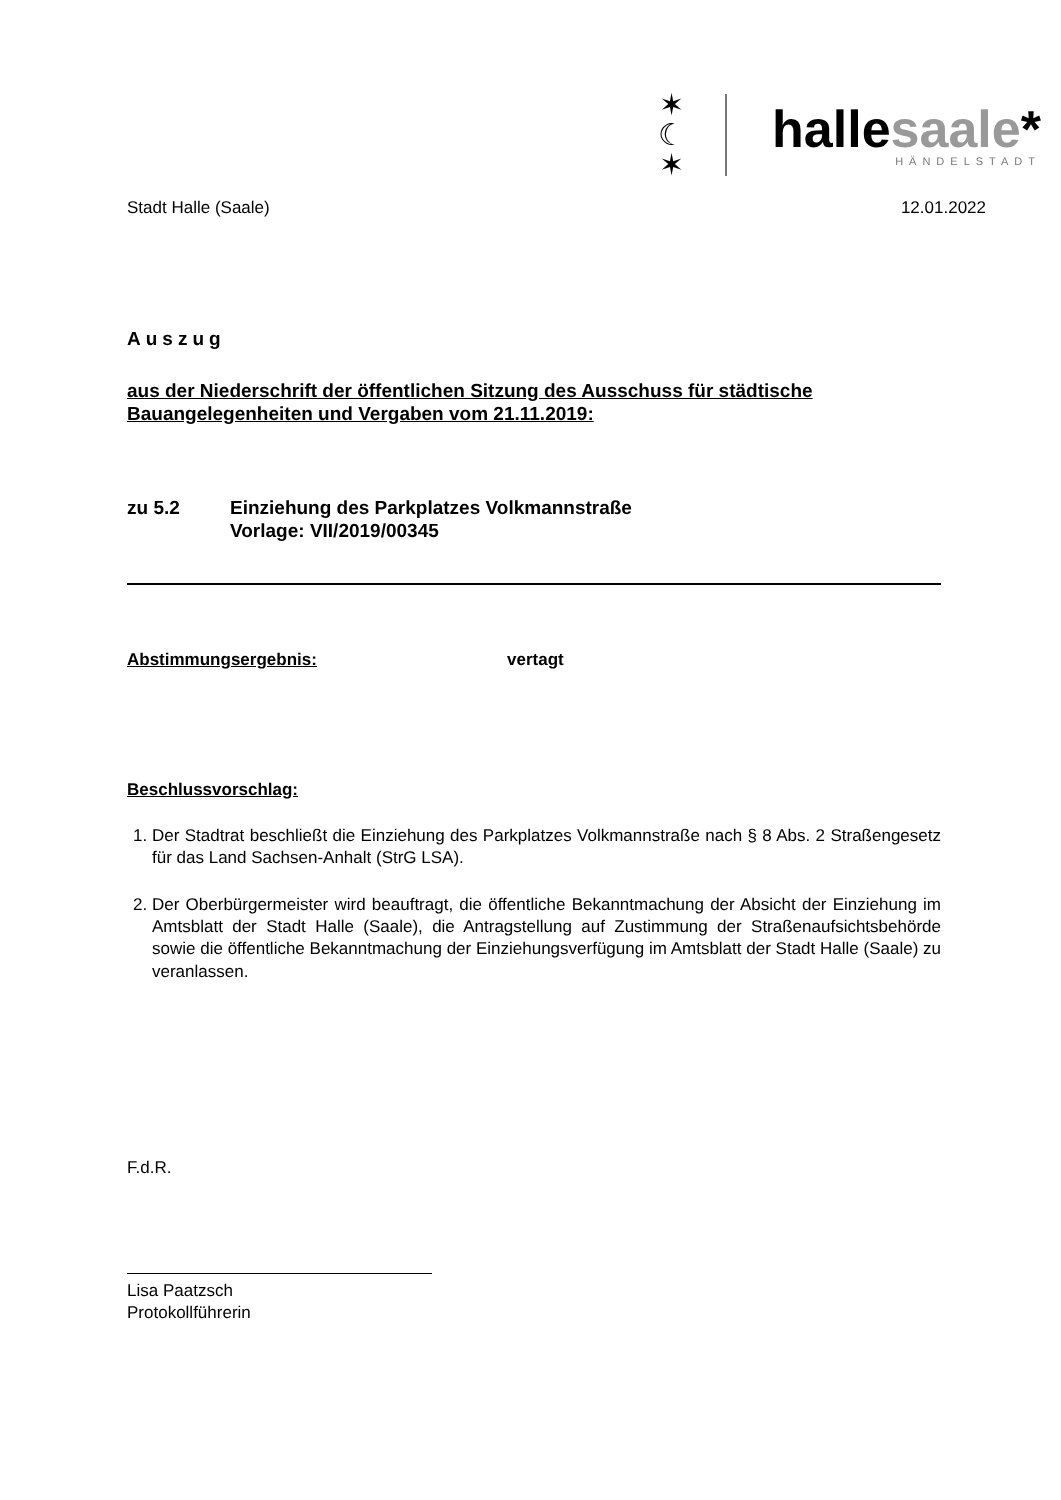✶
☾
✶
hallesaale*
HÄNDELSTADT
Stadt Halle (Saale) 12.01.2022
Auszug
aus der Niederschrift der öffentlichen Sitzung des Ausschuss für städtische Bauangelegenheiten und Vergaben vom 21.11.2019:
zu 5.2 Einziehung des Parkplatzes Volkmannstraße
Vorlage: VII/2019/00345
Abstimmungsergebnis: vertagt
Beschlussvorschlag:
1. Der Stadtrat beschließt die Einziehung des Parkplatzes Volkmannstraße nach § 8 Abs. 2 Straßengesetz für das Land Sachsen-Anhalt (StrG LSA).
2. Der Oberbürgermeister wird beauftragt, die öffentliche Bekanntmachung der Absicht der Einziehung im Amtsblatt der Stadt Halle (Saale), die Antragstellung auf Zustimmung der Straßenaufsichtsbehörde sowie die öffentliche Bekanntmachung der Einziehungsverfügung im Amtsblatt der Stadt Halle (Saale) zu veranlassen.
F.d.R.
Lisa Paatzsch
Protokollführerin